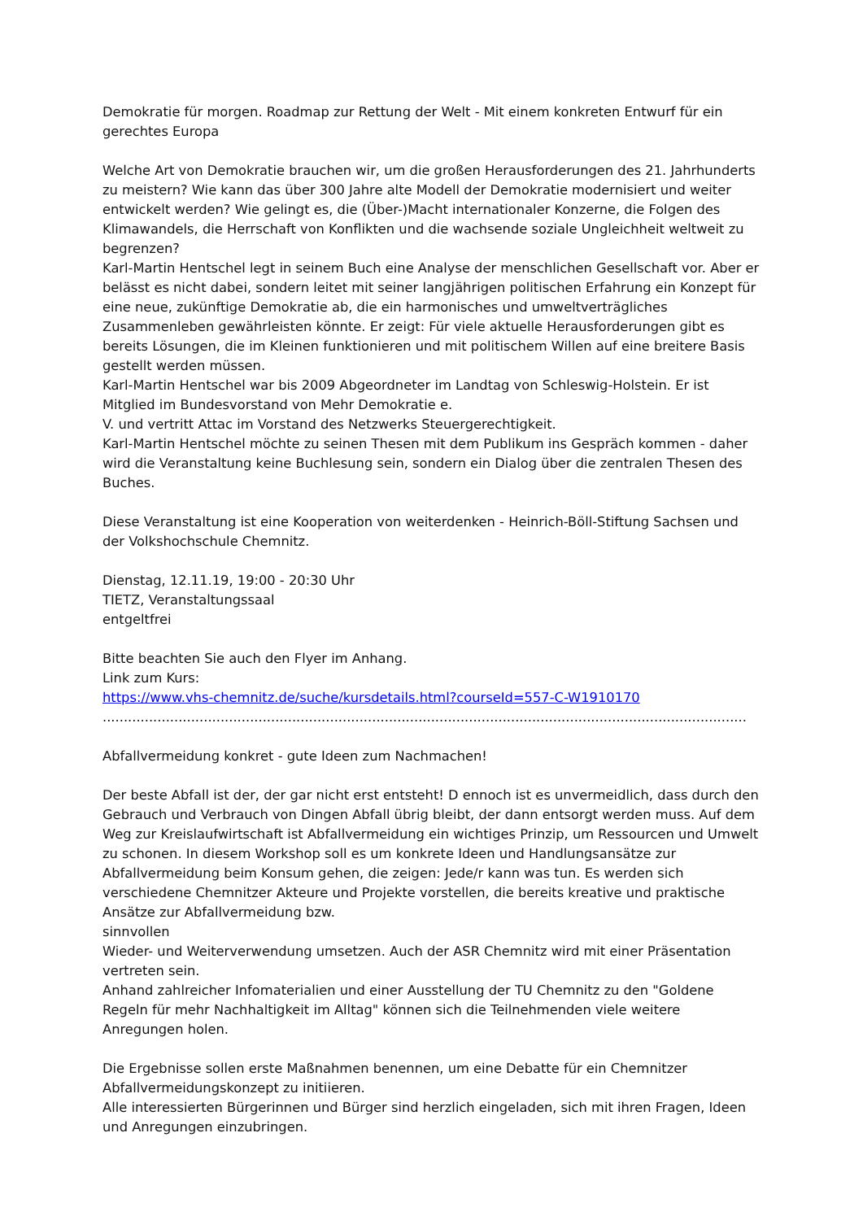Demokratie für morgen. Roadmap zur Rettung der Welt - Mit einem konkreten Entwurf für ein gerechtes Europa
Welche Art von Demokratie brauchen wir, um die großen Herausforderungen des 21. Jahrhunderts zu meistern? Wie kann das über 300 Jahre alte Modell der Demokratie modernisiert und weiter entwickelt werden? Wie gelingt es, die (Über-)Macht internationaler Konzerne, die Folgen des Klimawandels, die Herrschaft von Konflikten und die wachsende soziale Ungleichheit weltweit zu begrenzen?
Karl-Martin Hentschel legt in seinem Buch eine Analyse der menschlichen Gesellschaft vor. Aber er belässt es nicht dabei, sondern leitet mit seiner langjährigen politischen Erfahrung ein Konzept für eine neue, zukünftige Demokratie ab, die ein harmonisches und umweltverträgliches Zusammenleben gewährleisten könnte. Er zeigt: Für viele aktuelle Herausforderungen gibt es bereits Lösungen, die im Kleinen funktionieren und mit politischem Willen auf eine breitere Basis gestellt werden müssen.
Karl-Martin Hentschel war bis 2009 Abgeordneter im Landtag von Schleswig-Holstein. Er ist Mitglied im Bundesvorstand von Mehr Demokratie e.
V. und vertritt Attac im Vorstand des Netzwerks Steuergerechtigkeit.
Karl-Martin Hentschel möchte zu seinen Thesen mit dem Publikum ins Gespräch kommen - daher wird die Veranstaltung keine Buchlesung sein, sondern ein Dialog über die zentralen Thesen des Buches.
Diese Veranstaltung ist eine Kooperation von weiterdenken - Heinrich-Böll-Stiftung Sachsen und der Volkshochschule Chemnitz.
Dienstag, 12.11.19, 19:00 - 20:30 Uhr
TIETZ, Veranstaltungssaal
entgeltfrei
Bitte beachten Sie auch den Flyer im Anhang.
Link zum Kurs:
https://www.vhs-chemnitz.de/suche/kursdetails.html?courseId=557-C-W1910170
.........................................................................................................................................................
Abfallvermeidung konkret - gute Ideen zum Nachmachen!
Der beste Abfall ist der, der gar nicht erst entsteht! D ennoch ist es unvermeidlich, dass durch den Gebrauch und Verbrauch von Dingen Abfall übrig bleibt, der dann entsorgt werden muss. Auf dem Weg zur Kreislaufwirtschaft ist Abfallvermeidung ein wichtiges Prinzip, um Ressourcen und Umwelt zu schonen. In diesem Workshop soll es um konkrete Ideen und Handlungsansätze zur Abfallvermeidung beim Konsum gehen, die zeigen: Jede/r kann was tun. Es werden sich verschiedene Chemnitzer Akteure und Projekte vorstellen, die bereits kreative und praktische Ansätze zur Abfallvermeidung bzw.
sinnvollen
Wieder- und Weiterverwendung umsetzen. Auch der ASR Chemnitz wird mit einer Präsentation vertreten sein.
Anhand zahlreicher Infomaterialien und einer Ausstellung der TU Chemnitz zu den "Goldene Regeln für mehr Nachhaltigkeit im Alltag" können sich die Teilnehmenden viele weitere Anregungen holen.
Die Ergebnisse sollen erste Maßnahmen benennen, um eine Debatte für ein Chemnitzer Abfallvermeidungskonzept zu initiieren.
Alle interessierten Bürgerinnen und Bürger sind herzlich eingeladen, sich mit ihren Fragen, Ideen und Anregungen einzubringen.